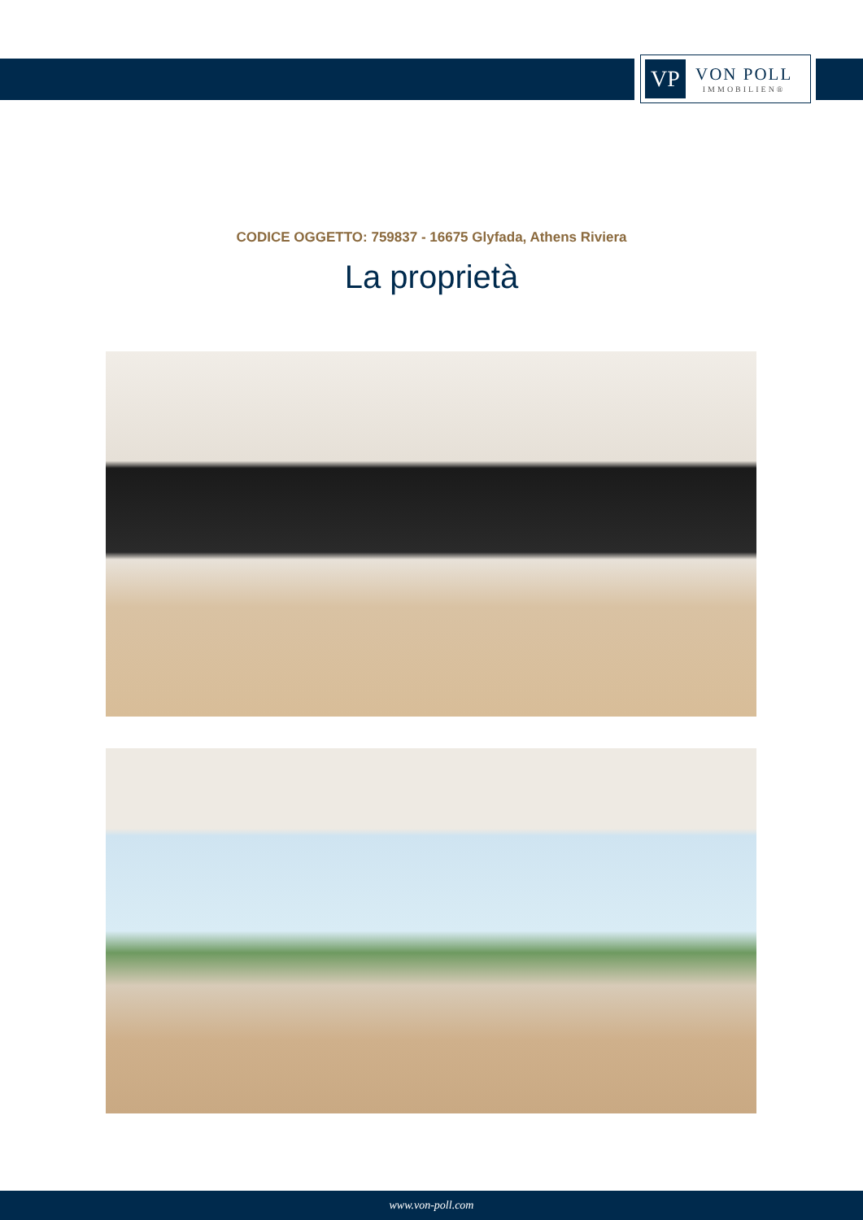VP
VON POLL
IMMOBILIEN®
CODICE OGGETTO: 759837 - 16675 Glyfada, Athens Riviera
La proprietà
www.von-poll.com